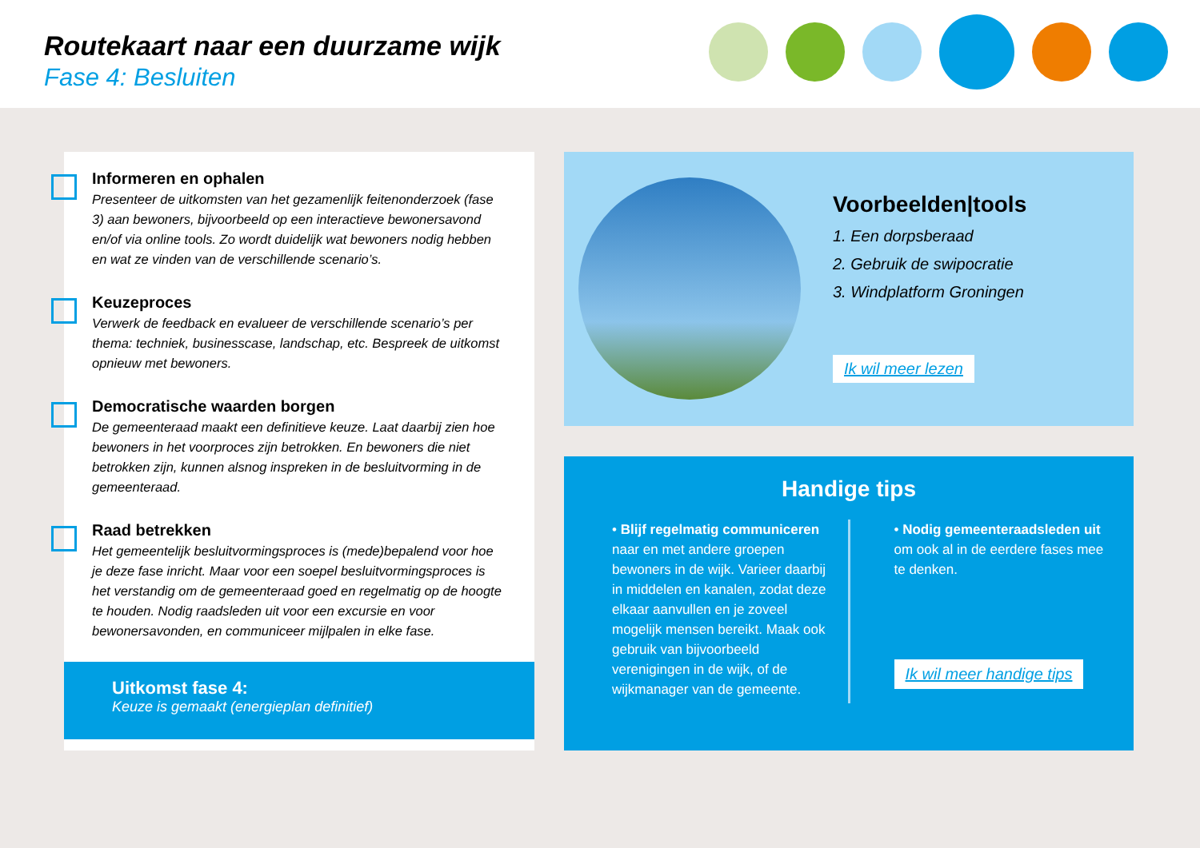Routekaart naar een duurzame wijk
Fase 4: Besluiten
Informeren en ophalen
Presenteer de uitkomsten van het gezamenlijk feitenonderzoek (fase 3) aan bewoners, bijvoorbeeld op een interactieve bewonersavond en/of via online tools. Zo wordt duidelijk wat bewoners nodig hebben en wat ze vinden van de verschillende scenario’s.
Keuzeproces
Verwerk de feedback en evalueer de verschillende scenario’s per thema: techniek, businesscase, landschap, etc. Bespreek de uitkomst opnieuw met bewoners.
Democratische waarden borgen
De gemeenteraad maakt een definitieve keuze. Laat daarbij zien hoe bewoners in het voorproces zijn betrokken. En bewoners die niet betrokken zijn, kunnen alsnog inspreken in de besluitvorming in de gemeenteraad.
Raad betrekken
Het gemeentelijk besluitvormingsproces is (mede)bepalend voor hoe je deze fase inricht. Maar voor een soepel besluitvormingsproces is het verstandig om de gemeenteraad goed en regelmatig op de hoogte te houden. Nodig raadsleden uit voor een excursie en voor bewonersavonden, en communiceer mijlpalen in elke fase.
Uitkomst fase 4:
Keuze is gemaakt (energieplan definitief)
Voorbeelden|tools
1. Een dorpsberaad
2. Gebruik de swipocratie
3. Windplatform Groningen
Ik wil meer lezen
Handige tips
• Blijf regelmatig communiceren naar en met andere groepen bewoners in de wijk. Varieer daarbij in middelen en kanalen, zodat deze elkaar aanvullen en je zoveel mogelijk mensen bereikt. Maak ook gebruik van bijvoorbeeld verenigingen in de wijk, of de wijkmanager van de gemeente.
• Nodig gemeenteraadsleden uit om ook al in de eerdere fases mee te denken.
Ik wil meer handige tips